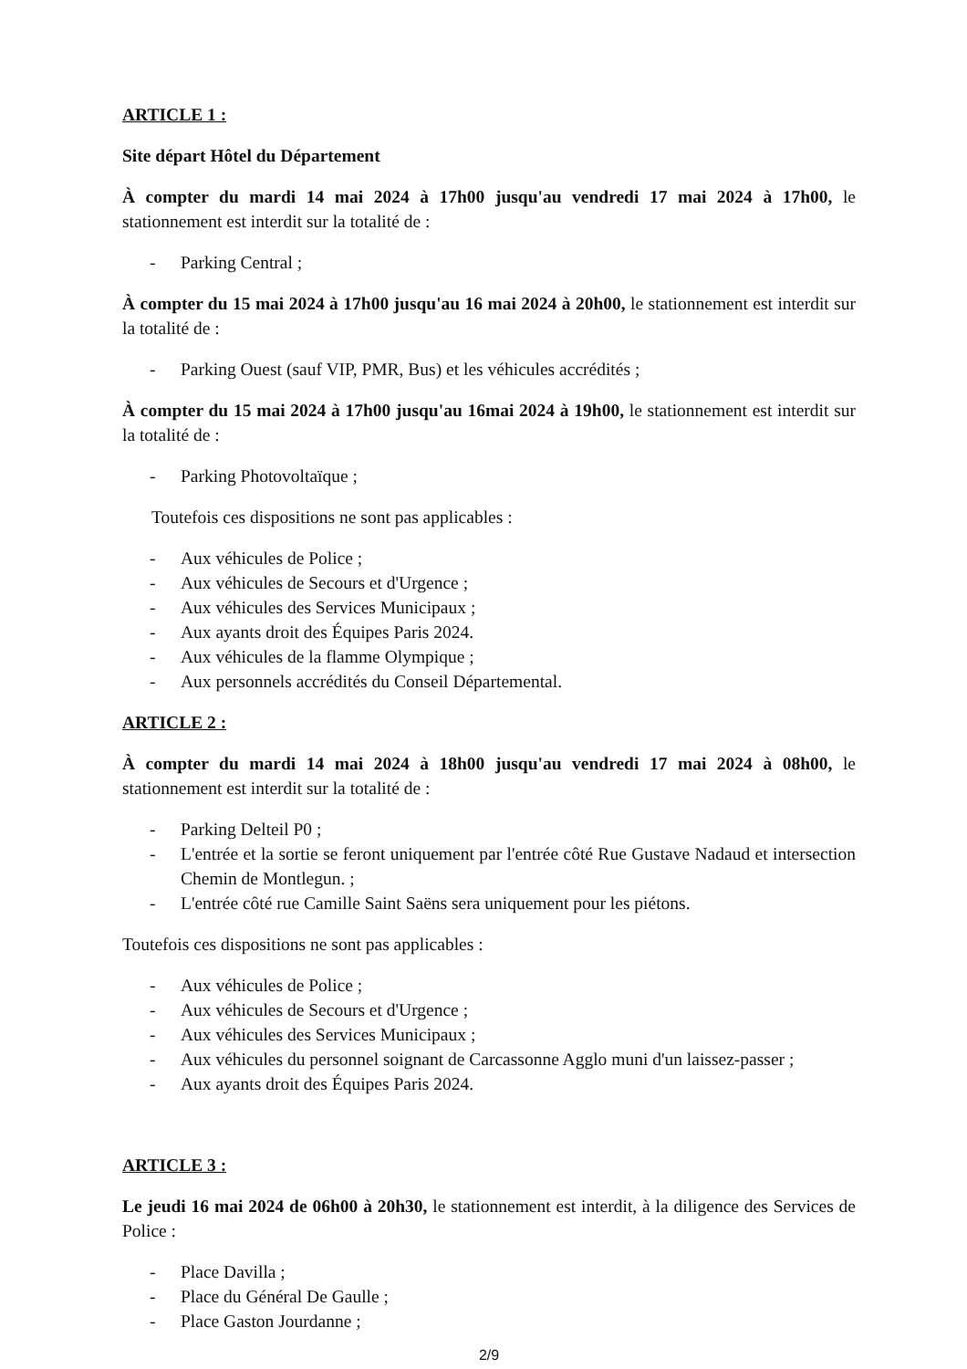ARTICLE 1 :
Site départ Hôtel du Département
À compter du mardi 14 mai 2024 à 17h00 jusqu'au vendredi 17 mai 2024 à 17h00, le stationnement est interdit sur la totalité de :
- Parking Central ;
À compter du 15 mai 2024 à 17h00 jusqu'au 16 mai 2024 à 20h00, le stationnement est interdit sur la totalité de :
- Parking Ouest (sauf VIP, PMR, Bus) et les véhicules accrédités ;
À compter du 15 mai 2024 à 17h00 jusqu'au 16mai 2024 à 19h00, le stationnement est interdit sur la totalité de :
- Parking Photovoltaïque ;
Toutefois ces dispositions ne sont pas applicables :
- Aux véhicules de Police ;
- Aux véhicules de Secours et d'Urgence ;
- Aux véhicules des Services Municipaux ;
- Aux ayants droit des Équipes Paris 2024.
- Aux véhicules de la flamme Olympique ;
- Aux personnels accrédités du Conseil Départemental.
ARTICLE 2 :
À compter du mardi 14 mai 2024 à 18h00 jusqu'au vendredi 17 mai 2024 à 08h00, le stationnement est interdit sur la totalité de :
- Parking Delteil P0 ;
- L'entrée et la sortie se feront uniquement par l'entrée côté Rue Gustave Nadaud et intersection Chemin de Montlegun. ;
- L'entrée côté rue Camille Saint Saëns sera uniquement pour les piétons.
Toutefois ces dispositions ne sont pas applicables :
- Aux véhicules de Police ;
- Aux véhicules de Secours et d'Urgence ;
- Aux véhicules des Services Municipaux ;
- Aux véhicules du personnel soignant de Carcassonne Agglo muni d'un laissez-passer ;
- Aux ayants droit des Équipes Paris 2024.
ARTICLE 3 :
Le jeudi 16 mai 2024 de 06h00 à 20h30, le stationnement est interdit, à la diligence des Services de Police :
- Place Davilla ;
- Place du Général De Gaulle ;
- Place Gaston Jourdanne ;
2/9